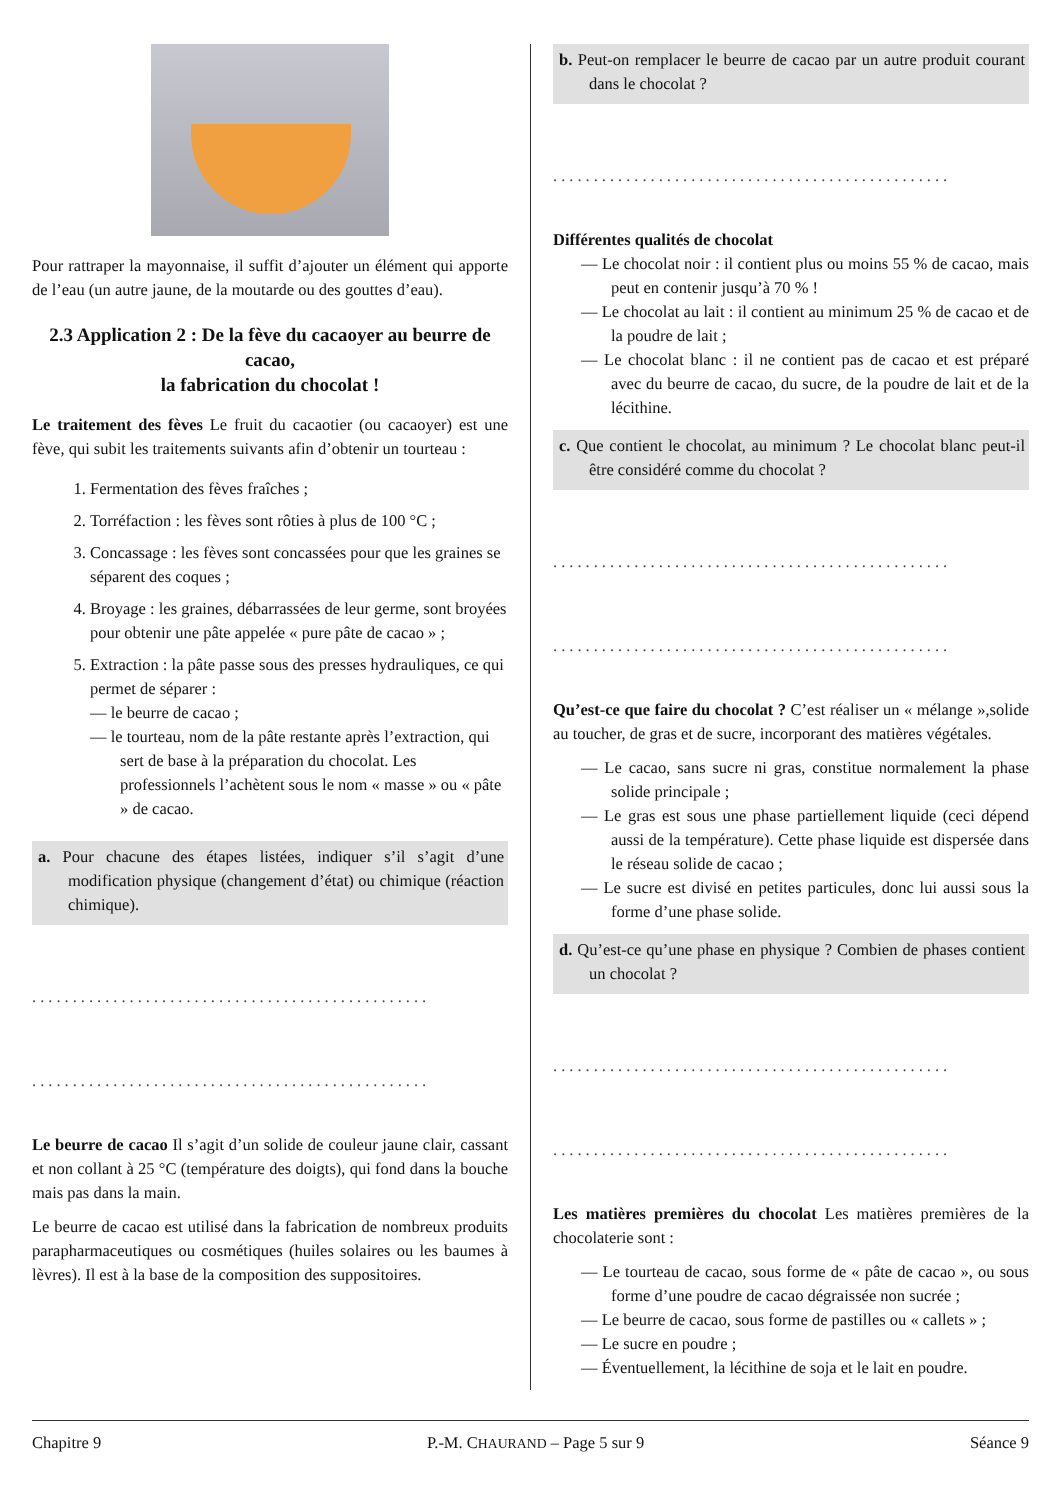Pour rattraper la mayonnaise, il suffit d’ajouter un élément qui apporte de l’eau (un autre jaune, de la moutarde ou des gouttes d’eau).
2.3 Application 2 : De la fève du cacaoyer au beurre de cacao,
la fabrication du chocolat !
Le traitement des fèves Le fruit du cacaotier (ou cacaoyer) est une fève, qui subit les traitements suivants afin d’obtenir un tourteau :
1. Fermentation des fèves fraîches ;
2. Torréfaction : les fèves sont rôties à plus de 100 °C ;
3. Concassage : les fèves sont concassées pour que les graines se séparent des coques ;
4. Broyage : les graines, débarrassées de leur germe, sont broyées pour obtenir une pâte appelée « pure pâte de cacao » ;
5. Extraction : la pâte passe sous des presses hydrauliques, ce qui permet de séparer :
— le beurre de cacao ;
— le tourteau, nom de la pâte restante après l’extraction, qui sert de base à la préparation du chocolat. Les professionnels l’achètent sous le nom « masse » ou « pâte » de cacao.
a. Pour chacune des étapes listées, indiquer s’il s’agit d’une modification physique (changement d’état) ou chimique (réaction chimique).
.................................................
.................................................
Le beurre de cacao Il s’agit d’un solide de couleur jaune clair, cassant et non collant à 25 °C (température des doigts), qui fond dans la bouche mais pas dans la main.
Le beurre de cacao est utilisé dans la fabrication de nombreux produits parapharmaceutiques ou cosmétiques (huiles solaires ou les baumes à lèvres). Il est à la base de la composition des suppositoires.
b. Peut-on remplacer le beurre de cacao par un autre produit courant dans le chocolat ?
.................................................
Différentes qualités de chocolat
— Le chocolat noir : il contient plus ou moins 55 % de cacao, mais peut en contenir jusqu’à 70 % !
— Le chocolat au lait : il contient au minimum 25 % de cacao et de la poudre de lait ;
— Le chocolat blanc : il ne contient pas de cacao et est préparé avec du beurre de cacao, du sucre, de la poudre de lait et de la lécithine.
c. Que contient le chocolat, au minimum ? Le chocolat blanc peut-il être considéré comme du chocolat ?
.................................................
.................................................
Qu’est-ce que faire du chocolat ? C’est réaliser un « mélange »,solide au toucher, de gras et de sucre, incorporant des matières végétales.
— Le cacao, sans sucre ni gras, constitue normalement la phase solide principale ;
— Le gras est sous une phase partiellement liquide (ceci dépend aussi de la température). Cette phase liquide est dispersée dans le réseau solide de cacao ;
— Le sucre est divisé en petites particules, donc lui aussi sous la forme d’une phase solide.
d. Qu’est-ce qu’une phase en physique ? Combien de phases contient un chocolat ?
.................................................
.................................................
Les matières premières du chocolat Les matières premières de la chocolaterie sont :
— Le tourteau de cacao, sous forme de « pâte de cacao », ou sous forme d’une poudre de cacao dégraissée non sucrée ;
— Le beurre de cacao, sous forme de pastilles ou « callets » ;
— Le sucre en poudre ;
— Éventuellement, la lécithine de soja et le lait en poudre.
Chapitre 9 P.-M. CHAURAND – Page 5 sur 9 Séance 9